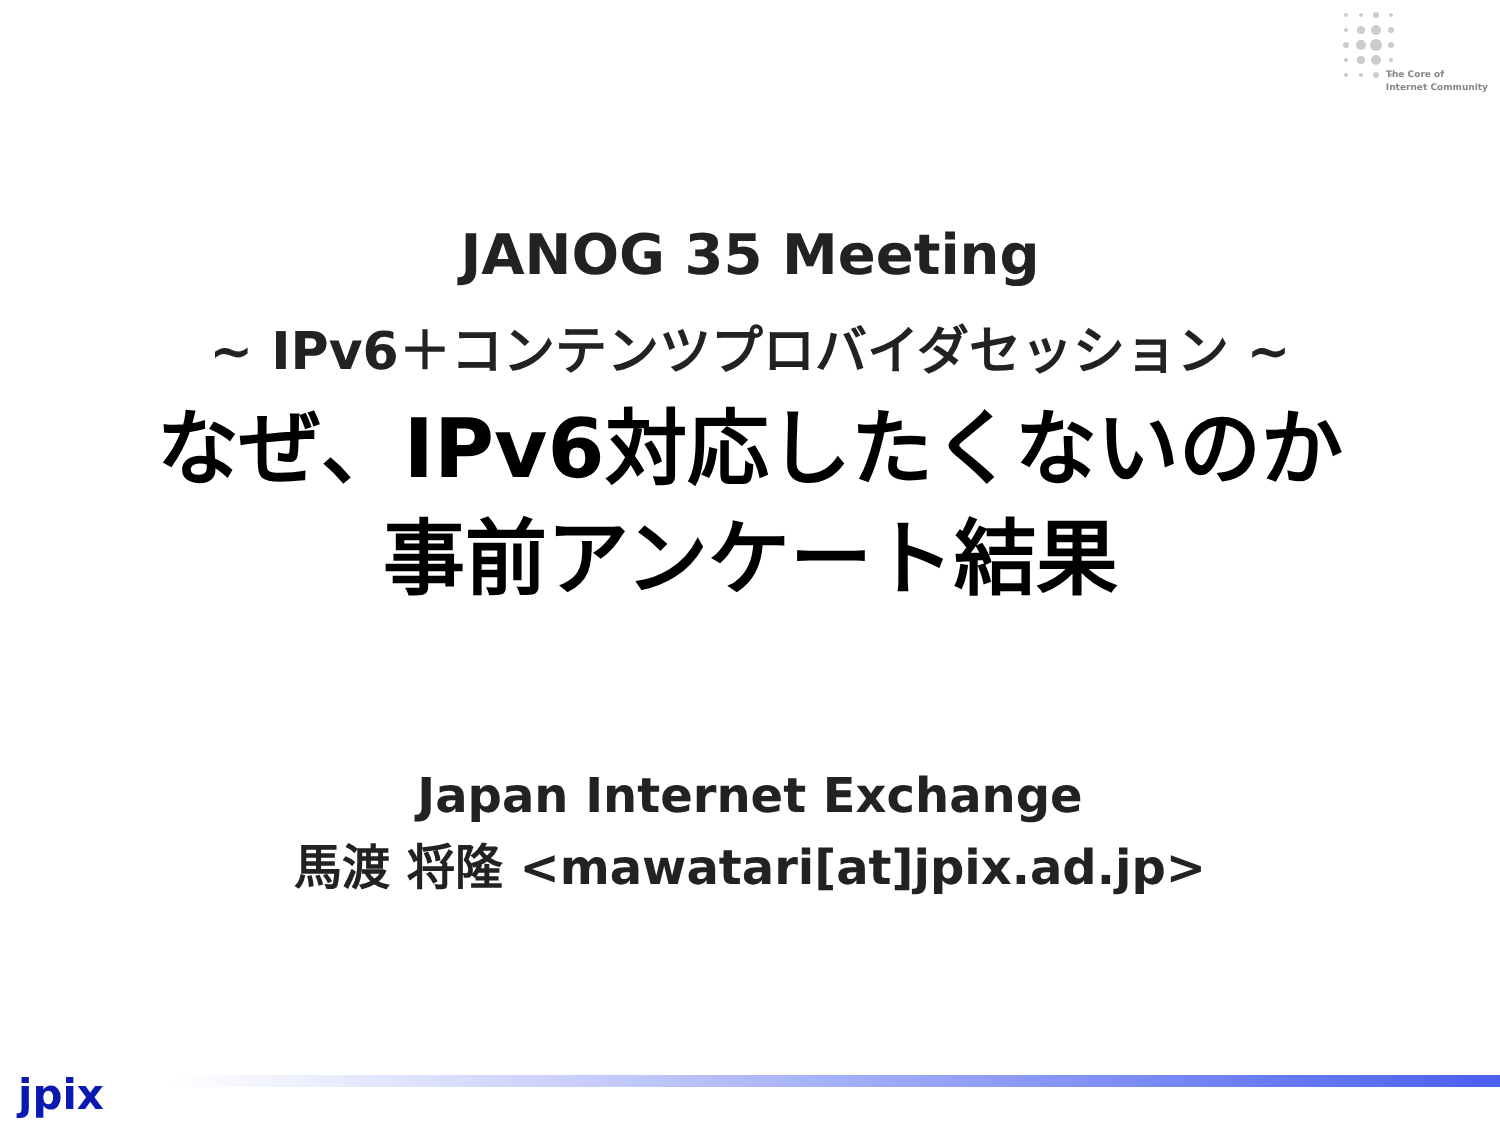The Core of
Internet Community
JANOG 35 Meeting
~ IPv6＋コンテンツプロバイダセッション ~
なぜ、IPv6対応したくないのか
事前アンケート結果
Japan Internet Exchange
馬渡 将隆 <mawatari[at]jpix.ad.jp>
jpix